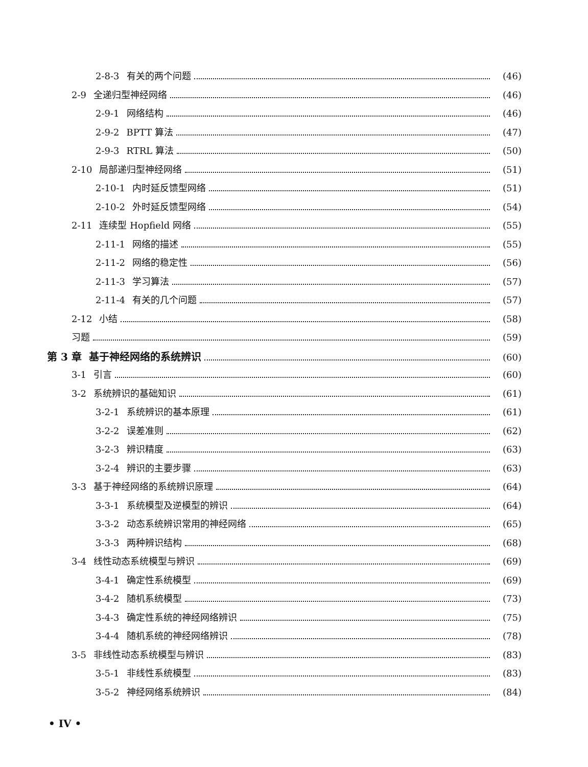2-8-3 有关的两个问题 (46)
2-9 全递归型神经网络 (46)
2-9-1 网络结构 (46)
2-9-2 BPTT 算法 (47)
2-9-3 RTRL 算法 (50)
2-10 局部递归型神经网络 (51)
2-10-1 内时延反馈型网络 (51)
2-10-2 外时延反馈型网络 (54)
2-11 连续型 Hopfield 网络 (55)
2-11-1 网络的描述 (55)
2-11-2 网络的稳定性 (56)
2-11-3 学习算法 (57)
2-11-4 有关的几个问题 (57)
2-12 小结 (58)
习题 (59)
第 3 章 基于神经网络的系统辨识 (60)
3-1 引言 (60)
3-2 系统辨识的基础知识 (61)
3-2-1 系统辨识的基本原理 (61)
3-2-2 误差准则 (62)
3-2-3 辨识精度 (63)
3-2-4 辨识的主要步骤 (63)
3-3 基于神经网络的系统辨识原理 (64)
3-3-1 系统模型及逆模型的辨识 (64)
3-3-2 动态系统辨识常用的神经网络 (65)
3-3-3 两种辨识结构 (68)
3-4 线性动态系统模型与辨识 (69)
3-4-1 确定性系统模型 (69)
3-4-2 随机系统模型 (73)
3-4-3 确定性系统的神经网络辨识 (75)
3-4-4 随机系统的神经网络辨识 (78)
3-5 非线性动态系统模型与辨识 (83)
3-5-1 非线性系统模型 (83)
3-5-2 神经网络系统辨识 (84)
• IV •